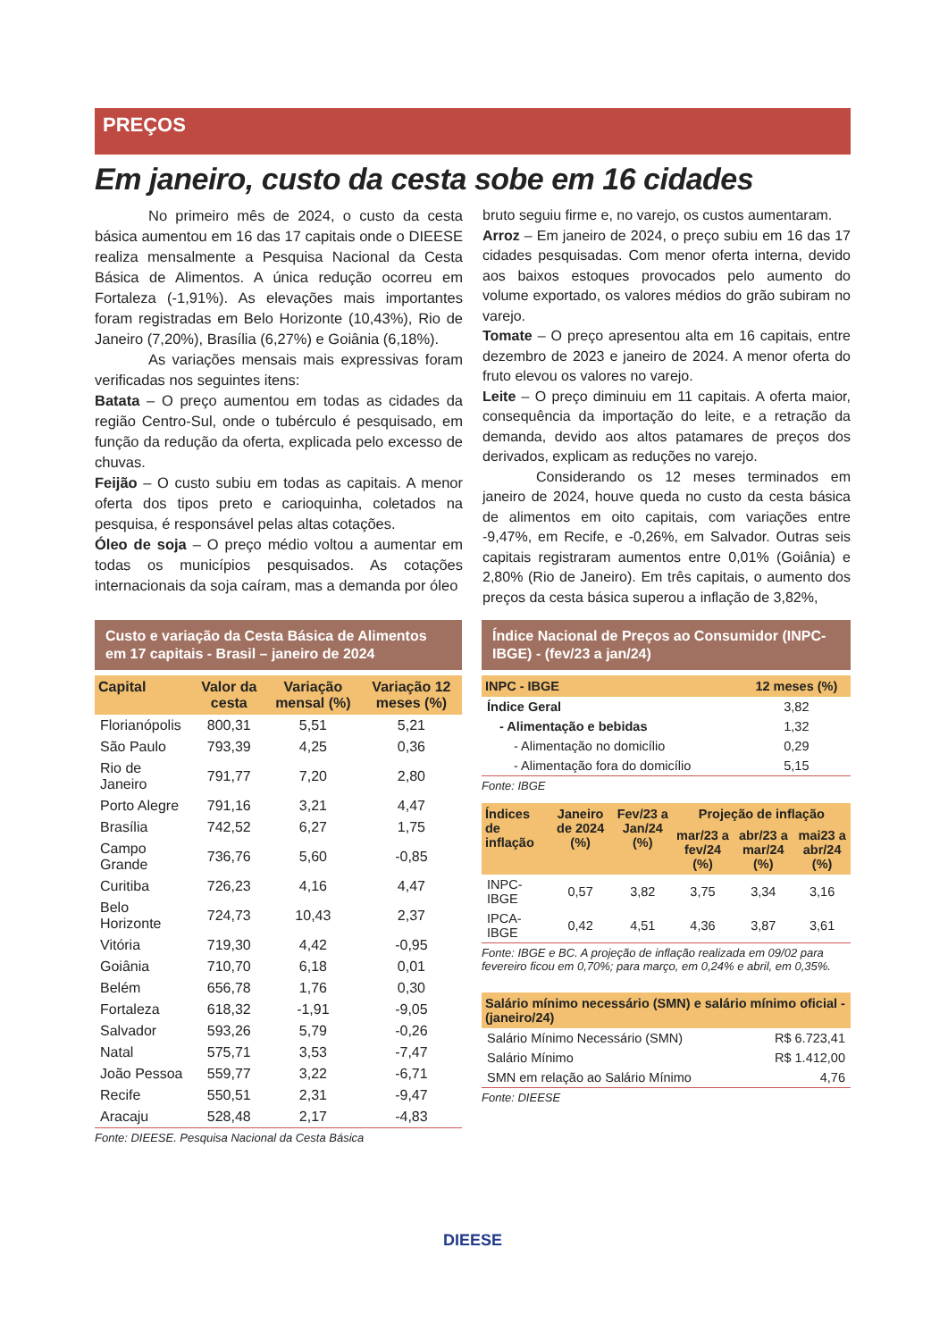PREÇOS
Em janeiro, custo da cesta sobe em 16 cidades
No primeiro mês de 2024, o custo da cesta básica aumentou em 16 das 17 capitais onde o DIEESE realiza mensalmente a Pesquisa Nacional da Cesta Básica de Alimentos. A única redução ocorreu em Fortaleza (-1,91%). As elevações mais importantes foram registradas em Belo Horizonte (10,43%), Rio de Janeiro (7,20%), Brasília (6,27%) e Goiânia (6,18%).
As variações mensais mais expressivas foram verificadas nos seguintes itens:
Batata – O preço aumentou em todas as cidades da região Centro-Sul, onde o tubérculo é pesquisado, em função da redução da oferta, explicada pelo excesso de chuvas.
Feijão – O custo subiu em todas as capitais. A menor oferta dos tipos preto e carioquinha, coletados na pesquisa, é responsável pelas altas cotações.
Óleo de soja – O preço médio voltou a aumentar em todas os municípios pesquisados. As cotações internacionais da soja caíram, mas a demanda por óleo
bruto seguiu firme e, no varejo, os custos aumentaram.
Arroz – Em janeiro de 2024, o preço subiu em 16 das 17 cidades pesquisadas. Com menor oferta interna, devido aos baixos estoques provocados pelo aumento do volume exportado, os valores médios do grão subiram no varejo.
Tomate – O preço apresentou alta em 16 capitais, entre dezembro de 2023 e janeiro de 2024. A menor oferta do fruto elevou os valores no varejo.
Leite – O preço diminuiu em 11 capitais. A oferta maior, consequência da importação do leite, e a retração da demanda, devido aos altos patamares de preços dos derivados, explicam as reduções no varejo.
Considerando os 12 meses terminados em janeiro de 2024, houve queda no custo da cesta básica de alimentos em oito capitais, com variações entre -9,47%, em Recife, e -0,26%, em Salvador. Outras seis capitais registraram aumentos entre 0,01% (Goiânia) e 2,80% (Rio de Janeiro). Em três capitais, o aumento dos preços da cesta básica superou a inflação de 3,82%,
Custo e variação da Cesta Básica de Alimentos em 17 capitais - Brasil – janeiro de 2024
| Capital | Valor da cesta | Variação mensal (%) | Variação 12 meses (%) |
| --- | --- | --- | --- |
| Florianópolis | 800,31 | 5,51 | 5,21 |
| São Paulo | 793,39 | 4,25 | 0,36 |
| Rio de Janeiro | 791,77 | 7,20 | 2,80 |
| Porto Alegre | 791,16 | 3,21 | 4,47 |
| Brasília | 742,52 | 6,27 | 1,75 |
| Campo Grande | 736,76 | 5,60 | -0,85 |
| Curitiba | 726,23 | 4,16 | 4,47 |
| Belo Horizonte | 724,73 | 10,43 | 2,37 |
| Vitória | 719,30 | 4,42 | -0,95 |
| Goiânia | 710,70 | 6,18 | 0,01 |
| Belém | 656,78 | 1,76 | 0,30 |
| Fortaleza | 618,32 | -1,91 | -9,05 |
| Salvador | 593,26 | 5,79 | -0,26 |
| Natal | 575,71 | 3,53 | -7,47 |
| João Pessoa | 559,77 | 3,22 | -6,71 |
| Recife | 550,51 | 2,31 | -9,47 |
| Aracaju | 528,48 | 2,17 | -4,83 |
Fonte: DIEESE. Pesquisa Nacional da Cesta Básica
Índice Nacional de Preços ao Consumidor (INPC-IBGE) - (fev/23 a jan/24)
| INPC - IBGE | 12 meses (%) |
| --- | --- |
| Índice Geral | 3,82 |
| - Alimentação e bebidas | 1,32 |
| - Alimentação no domicílio | 0,29 |
| - Alimentação fora do domicílio | 5,15 |
Fonte: IBGE
| Índices de inflação | Janeiro de 2024 (%) | Fev/23 a Jan/24 (%) | Projeção de inflação | | |
| --- | --- | --- | --- | --- | --- |
| | | | mar/23 a fev/24 (%) | abr/23 a mar/24 (%) | mai23 a abr/24 (%) |
| INPC-IBGE | 0,57 | 3,82 | 3,75 | 3,34 | 3,16 |
| IPCA-IBGE | 0,42 | 4,51 | 4,36 | 3,87 | 3,61 |
Fonte: IBGE e BC. A projeção de inflação realizada em 09/02 para fevereiro ficou em 0,70%; para março, em 0,24% e abril, em 0,35%.
| Salário mínimo necessário (SMN) e salário mínimo oficial - (janeiro/24) | |
| --- | --- |
| Salário Mínimo Necessário (SMN) | R$ 6.723,41 |
| Salário Mínimo | R$ 1.412,00 |
| SMN em relação ao Salário Mínimo | 4,76 |
Fonte: DIEESE
DIEESE